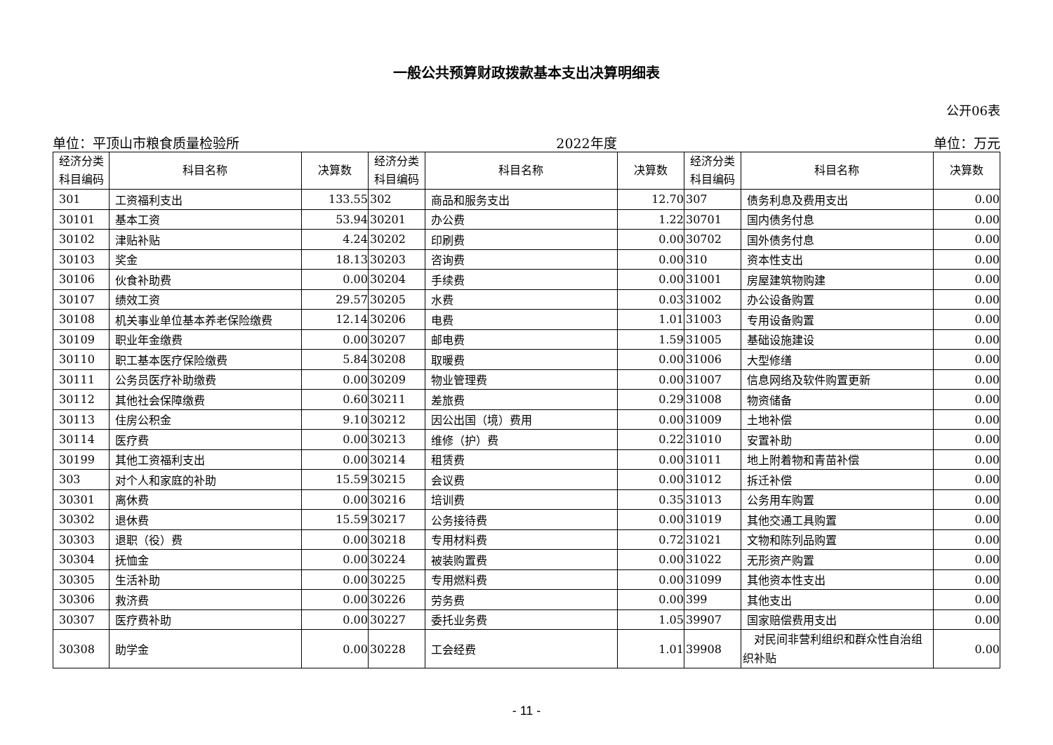一般公共预算财政拨款基本支出决算明细表
公开06表
单位：平顶山市粮食质量检验所 2022年度 单位：万元
| 经济分类 科目编码 | 科目名称 | 决算数 | 经济分类 科目编码 | 科目名称 | 决算数 | 经济分类 科目编码 | 科目名称 | 决算数 |
| --- | --- | --- | --- | --- | --- | --- | --- | --- |
| 301 | 工资福利支出 | 133.55 | 302 | 商品和服务支出 | 12.70 | 307 | 债务利息及费用支出 | 0.00 |
| 30101 | 基本工资 | 53.94 | 30201 | 办公费 | 1.22 | 30701 | 国内债务付息 | 0.00 |
| 30102 | 津贴补贴 | 4.24 | 30202 | 印刷费 | 0.00 | 30702 | 国外债务付息 | 0.00 |
| 30103 | 奖金 | 18.13 | 30203 | 咨询费 | 0.00 | 310 | 资本性支出 | 0.00 |
| 30106 | 伙食补助费 | 0.00 | 30204 | 手续费 | 0.00 | 31001 | 房屋建筑物购建 | 0.00 |
| 30107 | 绩效工资 | 29.57 | 30205 | 水费 | 0.03 | 31002 | 办公设备购置 | 0.00 |
| 30108 | 机关事业单位基本养老保险缴费 | 12.14 | 30206 | 电费 | 1.01 | 31003 | 专用设备购置 | 0.00 |
| 30109 | 职业年金缴费 | 0.00 | 30207 | 邮电费 | 1.59 | 31005 | 基础设施建设 | 0.00 |
| 30110 | 职工基本医疗保险缴费 | 5.84 | 30208 | 取暖费 | 0.00 | 31006 | 大型修缮 | 0.00 |
| 30111 | 公务员医疗补助缴费 | 0.00 | 30209 | 物业管理费 | 0.00 | 31007 | 信息网络及软件购置更新 | 0.00 |
| 30112 | 其他社会保障缴费 | 0.60 | 30211 | 差旅费 | 0.29 | 31008 | 物资储备 | 0.00 |
| 30113 | 住房公积金 | 9.10 | 30212 | 因公出国（境）费用 | 0.00 | 31009 | 土地补偿 | 0.00 |
| 30114 | 医疗费 | 0.00 | 30213 | 维修（护）费 | 0.22 | 31010 | 安置补助 | 0.00 |
| 30199 | 其他工资福利支出 | 0.00 | 30214 | 租赁费 | 0.00 | 31011 | 地上附着物和青苗补偿 | 0.00 |
| 303 | 对个人和家庭的补助 | 15.59 | 30215 | 会议费 | 0.00 | 31012 | 拆迁补偿 | 0.00 |
| 30301 | 离休费 | 0.00 | 30216 | 培训费 | 0.35 | 31013 | 公务用车购置 | 0.00 |
| 30302 | 退休费 | 15.59 | 30217 | 公务接待费 | 0.00 | 31019 | 其他交通工具购置 | 0.00 |
| 30303 | 退职（役）费 | 0.00 | 30218 | 专用材料费 | 0.72 | 31021 | 文物和陈列品购置 | 0.00 |
| 30304 | 抚恤金 | 0.00 | 30224 | 被装购置费 | 0.00 | 31022 | 无形资产购置 | 0.00 |
| 30305 | 生活补助 | 0.00 | 30225 | 专用燃料费 | 0.00 | 31099 | 其他资本性支出 | 0.00 |
| 30306 | 救济费 | 0.00 | 30226 | 劳务费 | 0.00 | 399 | 其他支出 | 0.00 |
| 30307 | 医疗费补助 | 0.00 | 30227 | 委托业务费 | 1.05 | 39907 | 国家赔偿费用支出 | 0.00 |
| 30308 | 助学金 | 0.00 | 30228 | 工会经费 | 1.01 | 39908 | 对民间非营利组织和群众性自治组织补贴 | 0.00 |
- 11 -